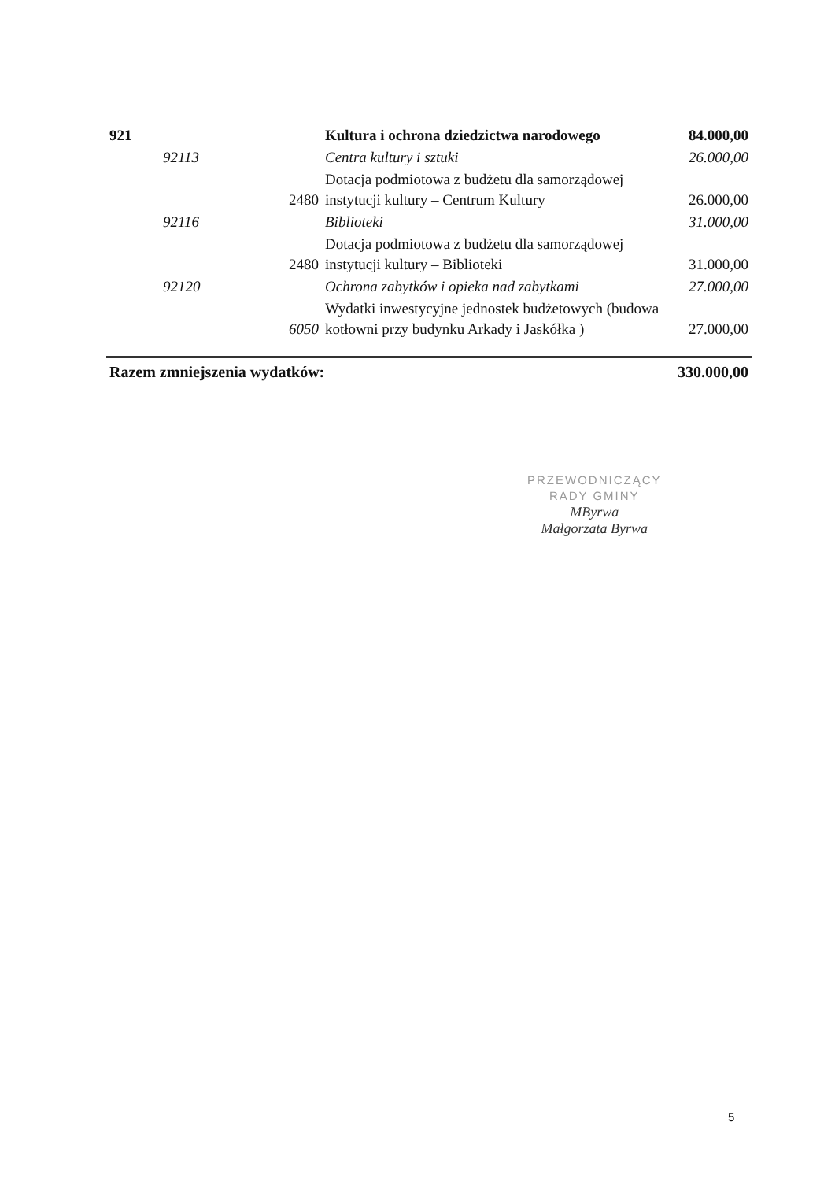| 921 | | | Kultura i ochrona dziedzictwa narodowego | 84.000,00 |
| | 92113 | | Centra kultury i sztuki | 26.000,00 |
| | | 2480 | Dotacja podmiotowa z budżetu dla samorządowej instytucji kultury – Centrum Kultury | 26.000,00 |
| | 92116 | | Biblioteki | 31.000,00 |
| | | 2480 | Dotacja podmiotowa z budżetu dla samorządowej instytucji kultury – Biblioteki | 31.000,00 |
| | 92120 | | Ochrona zabytków i opieka nad zabytkami | 27.000,00 |
| | | 6050 | Wydatki inwestycyjne jednostek budżetowych (budowa kotłowni przy budynku Arkady i Jaskółka ) | 27.000,00 |
| Razem zmniejszenia wydatków: | | | | 330.000,00 |
PRZEWODNICZĄCY
RADY GMINY
MByrwa
Małgorzata Byrwa
5